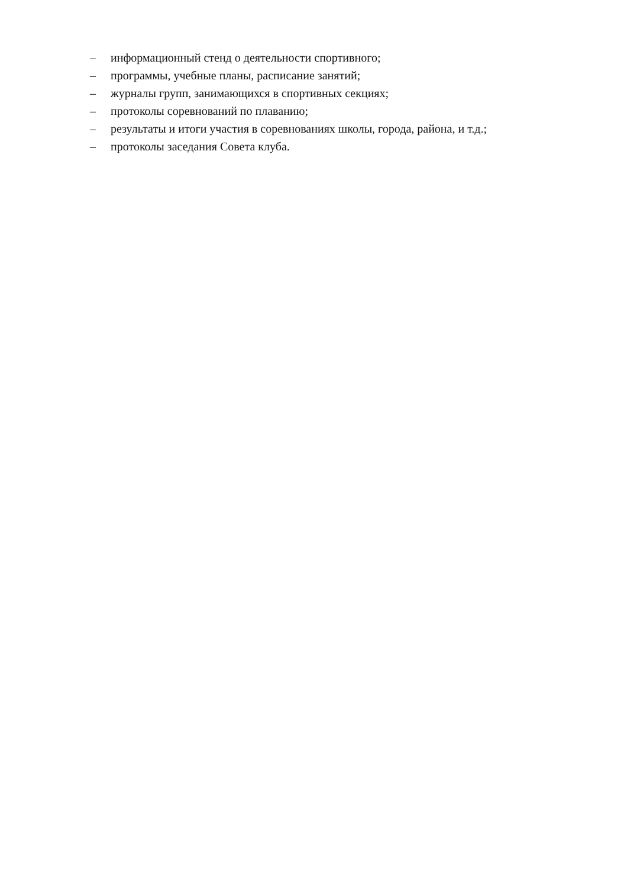– информационный стенд о деятельности спортивного;
– программы, учебные планы, расписание занятий;
– журналы групп, занимающихся в спортивных секциях;
– протоколы соревнований по плаванию;
– результаты и итоги участия в соревнованиях школы, города, района, и т.д.;
– протоколы заседания Совета клуба.